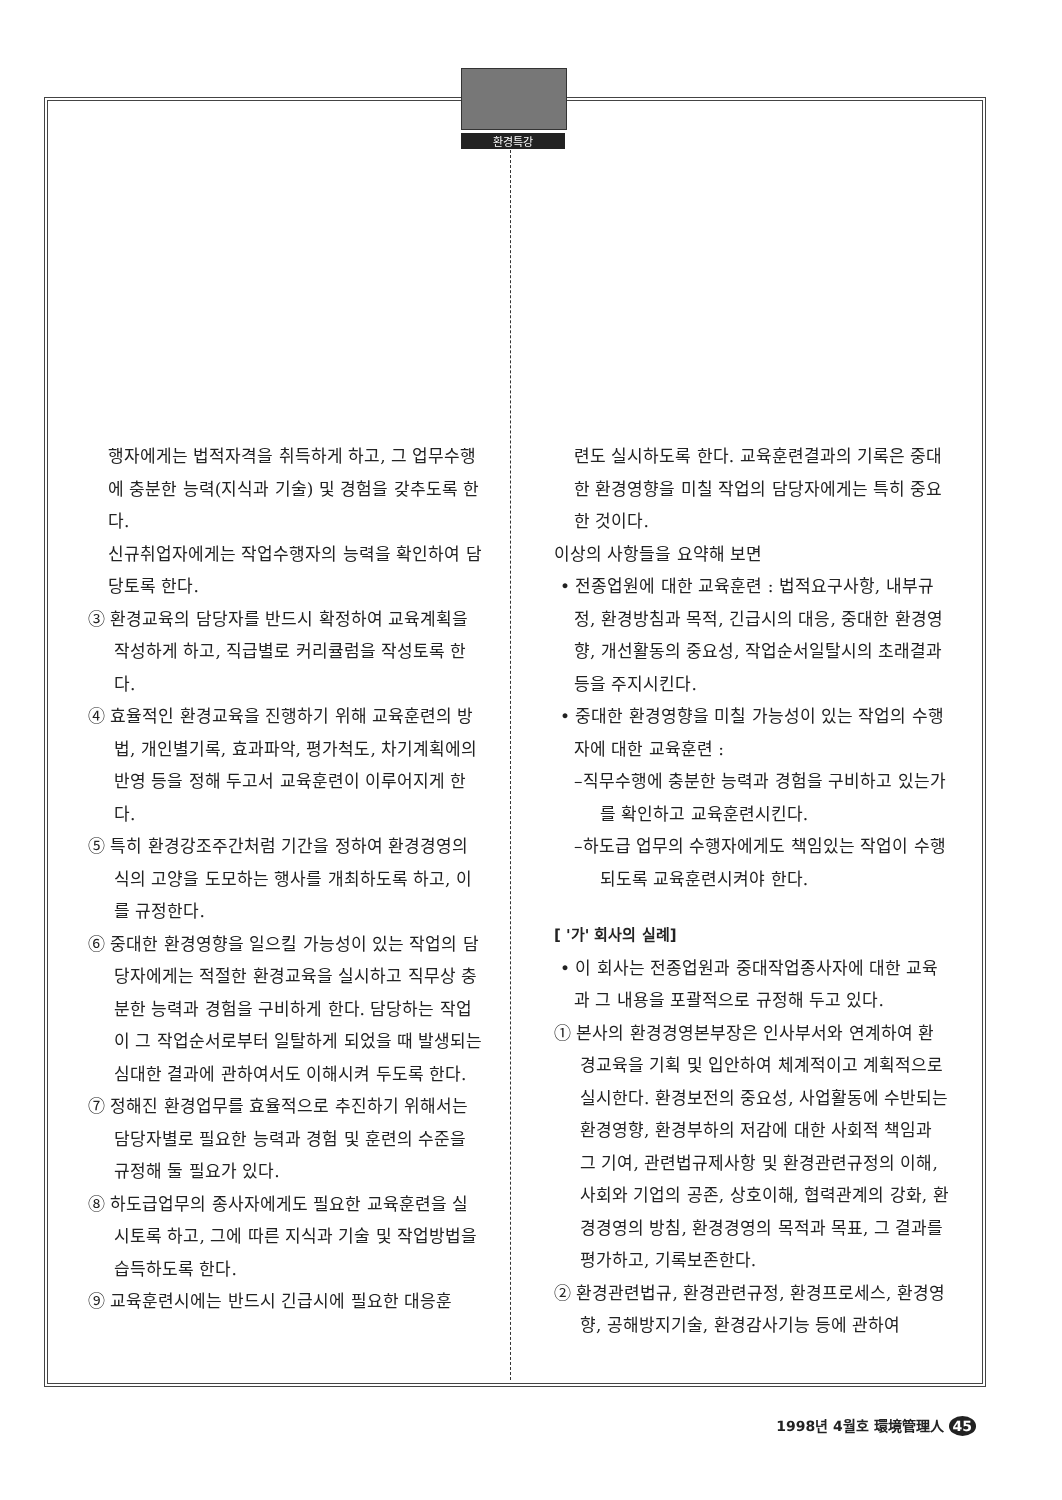환경특강
행자에게는 법적자격을 취득하게 하고, 그 업무수행에 충분한 능력(지식과 기술) 및 경험을 갖추도록 한다.
신규취업자에게는 작업수행자의 능력을 확인하여 담당토록 한다.
③ 환경교육의 담당자를 반드시 확정하여 교육계획을 작성하게 하고, 직급별로 커리큘럼을 작성토록 한다.
④ 효율적인 환경교육을 진행하기 위해 교육훈련의 방법, 개인별기록, 효과파악, 평가척도, 차기계획에의 반영 등을 정해 두고서 교육훈련이 이루어지게 한다.
⑤ 특히 환경강조주간처럼 기간을 정하여 환경경영의식의 고양을 도모하는 행사를 개최하도록 하고, 이를 규정한다.
⑥ 중대한 환경영향을 일으킬 가능성이 있는 작업의 담당자에게는 적절한 환경교육을 실시하고 직무상 충분한 능력과 경험을 구비하게 한다. 담당하는 작업이 그 작업순서로부터 일탈하게 되었을 때 발생되는 심대한 결과에 관하여서도 이해시켜 두도록 한다.
⑦ 정해진 환경업무를 효율적으로 추진하기 위해서는 담당자별로 필요한 능력과 경험 및 훈련의 수준을 규정해 둘 필요가 있다.
⑧ 하도급업무의 종사자에게도 필요한 교육훈련을 실시토록 하고, 그에 따른 지식과 기술 및 작업방법을 습득하도록 한다.
⑨ 교육훈련시에는 반드시 긴급시에 필요한 대응훈
련도 실시하도록 한다. 교육훈련결과의 기록은 중대한 환경영향을 미칠 작업의 담당자에게는 특히 중요한 것이다.
이상의 사항들을 요약해 보면
• 전종업원에 대한 교육훈련 : 법적요구사항, 내부규정, 환경방침과 목적, 긴급시의 대응, 중대한 환경영향, 개선활동의 중요성, 작업순서일탈시의 초래결과 등을 주지시킨다.
• 중대한 환경영향을 미칠 가능성이 있는 작업의 수행자에 대한 교육훈련 :
–직무수행에 충분한 능력과 경험을 구비하고 있는가를 확인하고 교육훈련시킨다.
–하도급 업무의 수행자에게도 책임있는 작업이 수행되도록 교육훈련시켜야 한다.
[ '가' 회사의 실례]
• 이 회사는 전종업원과 중대작업종사자에 대한 교육과 그 내용을 포괄적으로 규정해 두고 있다.
① 본사의 환경경영본부장은 인사부서와 연계하여 환경교육을 기획 및 입안하여 체계적이고 계획적으로 실시한다. 환경보전의 중요성, 사업활동에 수반되는 환경영향, 환경부하의 저감에 대한 사회적 책임과 그 기여, 관련법규제사항 및 환경관련규정의 이해, 사회와 기업의 공존, 상호이해, 협력관계의 강화, 환경경영의 방침, 환경경영의 목적과 목표, 그 결과를 평가하고, 기록보존한다.
② 환경관련법규, 환경관련규정, 환경프로세스, 환경영향, 공해방지기술, 환경감사기능 등에 관하여
1998년 4월호 環境管理人 45